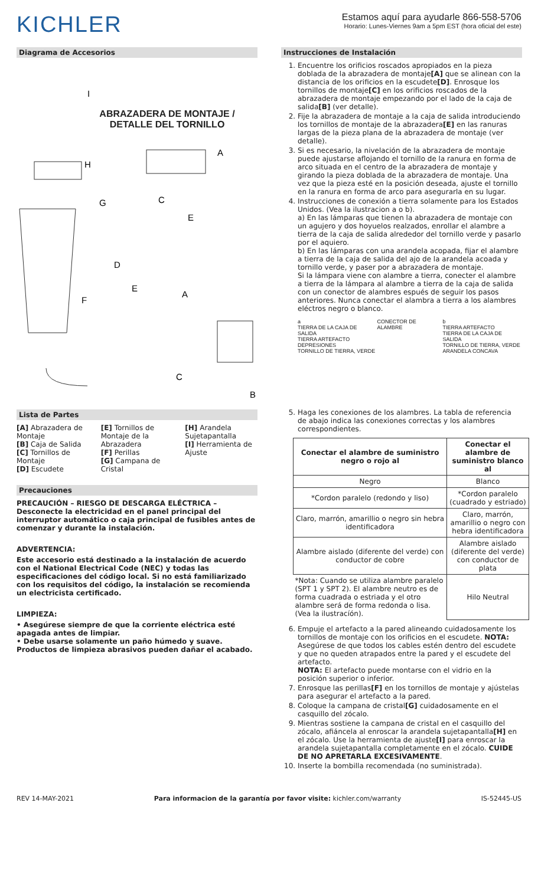KICHLER
Estamos aquí para ayudarle 866-558-5706
Horario: Lunes-Viernes 9am a 5pm EST (hora oficial del este)
Diagrama de Accesorios
ABRAZADERA DE MONTAJE / DETALLE DEL TORNILLO
I
H
G
A
C
E
D
E
F
A
C
B
Lista de Partes
[A] Abrazadera de Montaje
[B] Caja de Salida
[C] Tornillos de Montaje
[D] Escudete
[E] Tornillos de Montaje de la Abrazadera
[F] Perillas
[G] Campana de Cristal
[H] Arandela Sujetapantalla
[I] Herramienta de Ajuste
Precauciones
PRECAUCIÓN – RIESGO DE DESCARGA ELÉCTRICA – Desconecte la electricidad en el panel principal del interruptor automático o caja principal de fusibles antes de comenzar y durante la instalación.
ADVERTENCIA:
Este accesorio está destinado a la instalación de acuerdo con el National Electrical Code (NEC) y todas las especificaciones del código local. Si no está familiarizado con los requisitos del código, la instalación se recomienda un electricista certificado.
LIMPIEZA:
• Asegúrese siempre de que la corriente eléctrica esté apagada antes de limpiar.
• Debe usarse solamente un paño húmedo y suave. Productos de limpieza abrasivos pueden dañar el acabado.
Instrucciones de Instalación
1. Encuentre los orificios roscados apropiados en la pieza doblada de la abrazadera de montaje[A] que se alinean con la distancia de los orificios en la escudete[D]. Enrosque los tornillos de montaje[C] en los orificios roscados de la abrazadera de montaje empezando por el lado de la caja de salida[B] (ver detalle).
2. Fije la abrazadera de montaje a la caja de salida introduciendo los tornillos de montaje de la abrazadera[E] en las ranuras largas de la pieza plana de la abrazadera de montaje (ver detalle).
3. Si es necesario, la nivelación de la abrazadera de montaje puede ajustarse aflojando el tornillo de la ranura en forma de arco situada en el centro de la abrazadera de montaje y girando la pieza doblada de la abrazadera de montaje. Una vez que la pieza esté en la posición deseada, ajuste el tornillo en la ranura en forma de arco para asegurarla en su lugar.
4. Instrucciones de conexión a tierra solamente para los Estados Unidos. (Vea la ilustracion a o b).
a) En las lámparas que tienen la abrazadera de montaje con un agujero y dos hoyuelos realzados, enrollar el alambre a tierra de la caja de salida alrededor del tornillo verde y pasarlo por el aquiero.
b) En las lámparas con una arandela acopada, fijar el alambre a tierra de la caja de salida del ajo de la arandela acoada y tornillo verde, y paser por a abrazadera de montaje.
Si la lámpara viene con alambre a tierra, conecter el alambre a tierra de la lámpara al alambre a tierra de la caja de salida con un conector de alambres espués de seguir los pasos anteriores. Nunca conectar el alambra a tierra a los alambres eléctros negro o blanco.
a
TIERRA DE LA CAJA DE SALIDA
TIERRA ARTEFACTO
DEPRESIONES
TORNILLO DE TIERRA, VERDE
CONECTOR DE ALAMBRE b
TIERRA ARTEFACTO
TIERRA DE LA CAJA DE SALIDA
TORNILLO DE TIERRA, VERDE
ARANDELA CONCAVA
5. Haga les conexiones de los alambres. La tabla de referencia de abajo indica las conexiones correctas y los alambres correspondientes.
| Conectar el alambre de suministro negro o rojo al | Conectar el alambre de suministro blanco al |
| --- | --- |
| Negro | Blanco |
| *Cordon paralelo (redondo y liso) | *Cordon paralelo (cuadrado y estriado) |
| Claro, marrón, amarillio o negro sin hebra identificadora | Claro, marrón, amarillio o negro con hebra identificadora |
| Alambre aislado (diferente del verde) con conductor de cobre | Alambre aislado (diferente del verde) con conductor de plata |
| *Nota: Cuando se utiliza alambre paralelo (SPT 1 y SPT 2). El alambre neutro es de forma cuadrada o estriada y el otro alambre será de forma redonda o lisa. (Vea la ilustracíón). | Hilo Neutral |
6. Empuje el artefacto a la pared alineando cuidadosamente los tornillos de montaje con los orificios en el escudete. NOTA: Asegúrese de que todos los cables estén dentro del escudete y que no queden atrapados entre la pared y el escudete del artefacto.
NOTA: El artefacto puede montarse con el vidrio en la posición superior o inferior.
7. Enrosque las perillas[F] en los tornillos de montaje y ajústelas para asegurar el artefacto a la pared.
8. Coloque la campana de cristal[G] cuidadosamente en el casquillo del zócalo.
9. Mientras sostiene la campana de cristal en el casquillo del zócalo, afiáncela al enroscar la arandela sujetapantalla[H] en el zócalo. Use la herramienta de ajuste[I] para enroscar la arandela sujetapantalla completamente en el zócalo. CUIDE DE NO APRETARLA EXCESIVAMENTE.
10. Inserte la bombilla recomendada (no suministrada).
REV 14-MAY-2021 Para informacion de la garantía por favor visite: kichler.com/warranty IS-52445-US